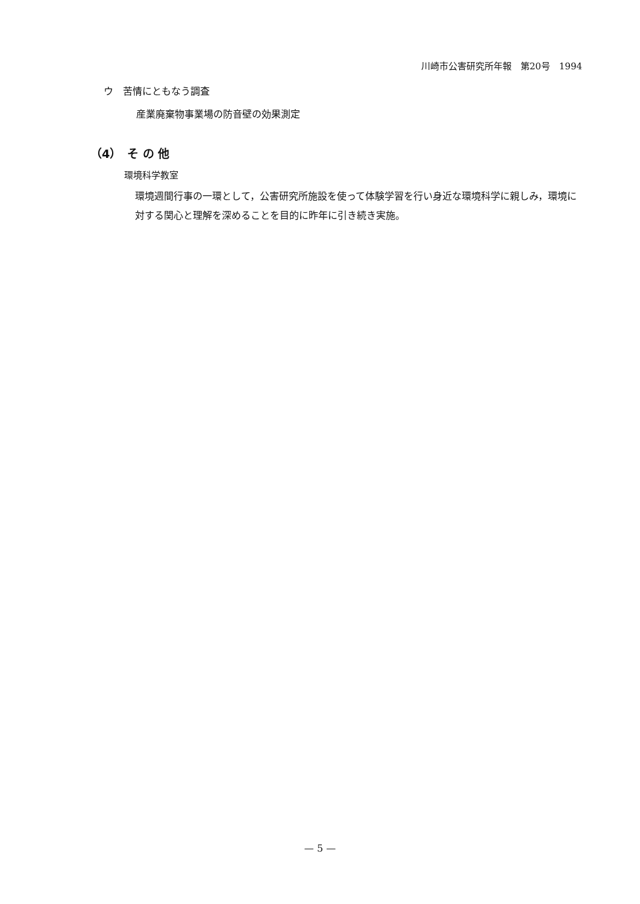川崎市公害研究所年報　第20号　1994
ウ　苦情にともなう調査
産業廃棄物事業場の防音壁の効果測定
（4）　そ の 他
環境科学教室
環境週間行事の一環として，公害研究所施設を使って体験学習を行い身近な環境科学に親しみ，環境に対する関心と理解を深めることを目的に昨年に引き続き実施。
— 5 —